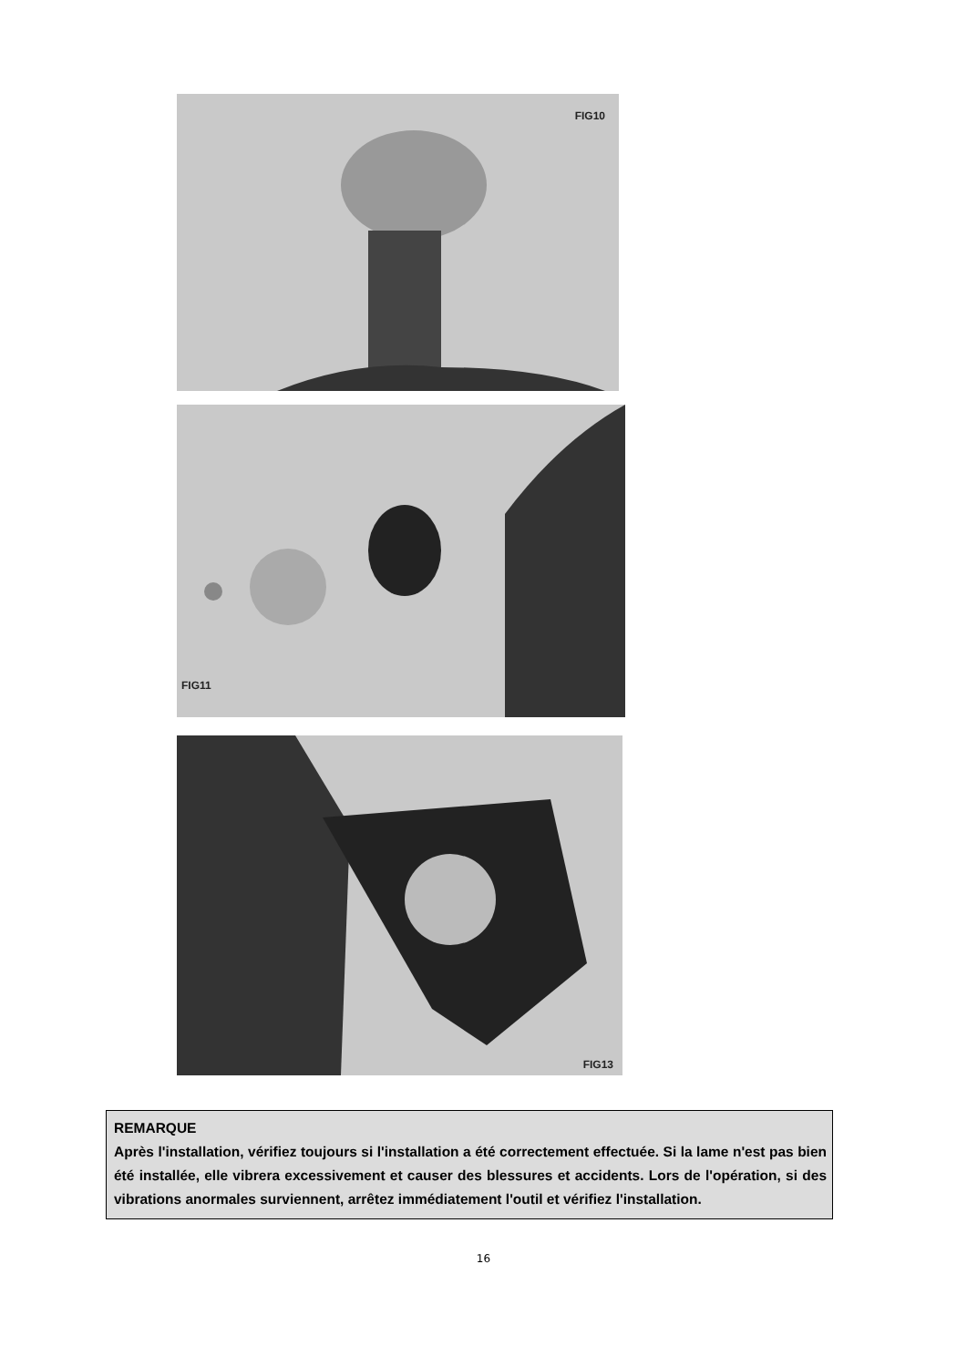FIG10
FIG11
FIG13
REMARQUE
Après l'installation, vérifiez toujours si l'installation a été correctement effectuée. Si la lame n'est pas bien été installée, elle vibrera excessivement et causer des blessures et accidents. Lors de l'opération, si des vibrations anormales surviennent, arrêtez immédiatement l'outil et vérifiez l'installation.
16